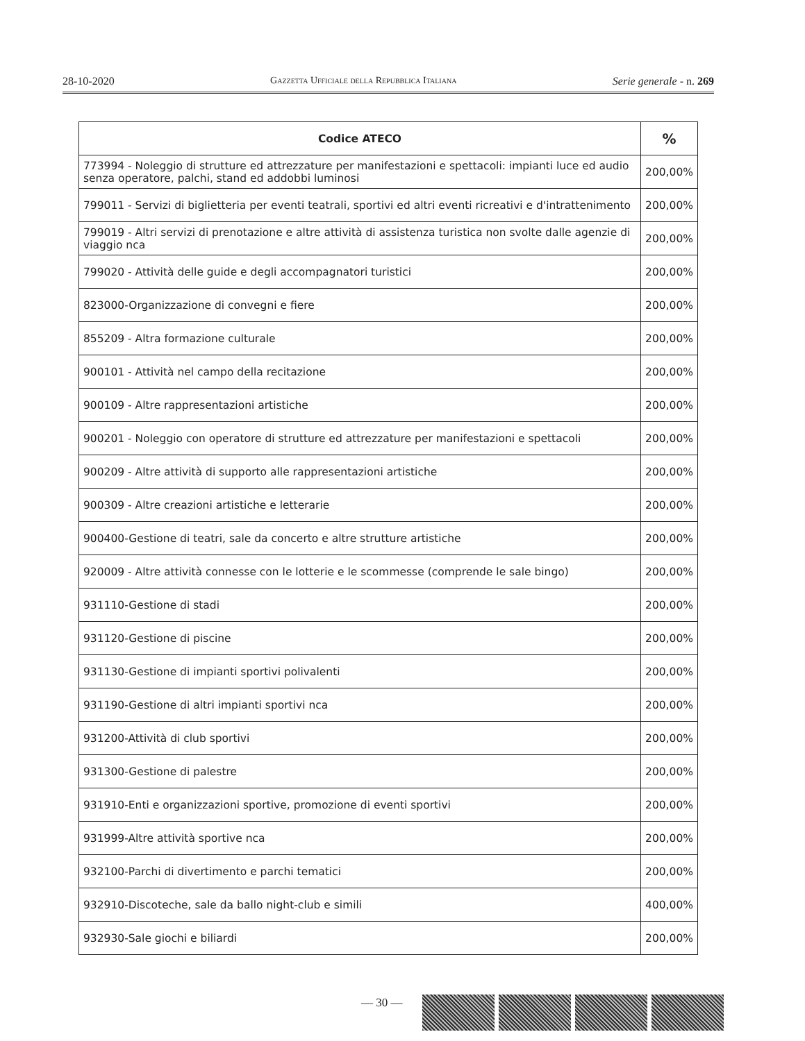28-10-2020 Gazzetta Ufficiale della Repubblica Italiana Serie generale - n. 269
| Codice ATECO | % |
| --- | --- |
| 773994 - Noleggio di strutture ed attrezzature per manifestazioni e spettacoli: impianti luce ed audio senza operatore, palchi, stand ed addobbi luminosi | 200,00% |
| 799011 - Servizi di biglietteria per eventi teatrali, sportivi ed altri eventi ricreativi e d'intrattenimento | 200,00% |
| 799019 - Altri servizi di prenotazione e altre attività di assistenza turistica non svolte dalle agenzie di viaggio nca | 200,00% |
| 799020 - Attività delle guide e degli accompagnatori turistici | 200,00% |
| 823000-Organizzazione di convegni e fiere | 200,00% |
| 855209 - Altra formazione culturale | 200,00% |
| 900101 - Attività nel campo della recitazione | 200,00% |
| 900109 - Altre rappresentazioni artistiche | 200,00% |
| 900201 - Noleggio con operatore di strutture ed attrezzature per manifestazioni e spettacoli | 200,00% |
| 900209 - Altre attività di supporto alle rappresentazioni artistiche | 200,00% |
| 900309 - Altre creazioni artistiche e letterarie | 200,00% |
| 900400-Gestione di teatri, sale da concerto e altre strutture artistiche | 200,00% |
| 920009 - Altre attività connesse con le lotterie e le scommesse (comprende le sale bingo) | 200,00% |
| 931110-Gestione di stadi | 200,00% |
| 931120-Gestione di piscine | 200,00% |
| 931130-Gestione di impianti sportivi polivalenti | 200,00% |
| 931190-Gestione di altri impianti sportivi nca | 200,00% |
| 931200-Attività di club sportivi | 200,00% |
| 931300-Gestione di palestre | 200,00% |
| 931910-Enti e organizzazioni sportive, promozione di eventi sportivi | 200,00% |
| 931999-Altre attività sportive nca | 200,00% |
| 932100-Parchi di divertimento e parchi tematici | 200,00% |
| 932910-Discoteche, sale da ballo night-club e simili | 400,00% |
| 932930-Sale giochi e biliardi | 200,00% |
— 30 —